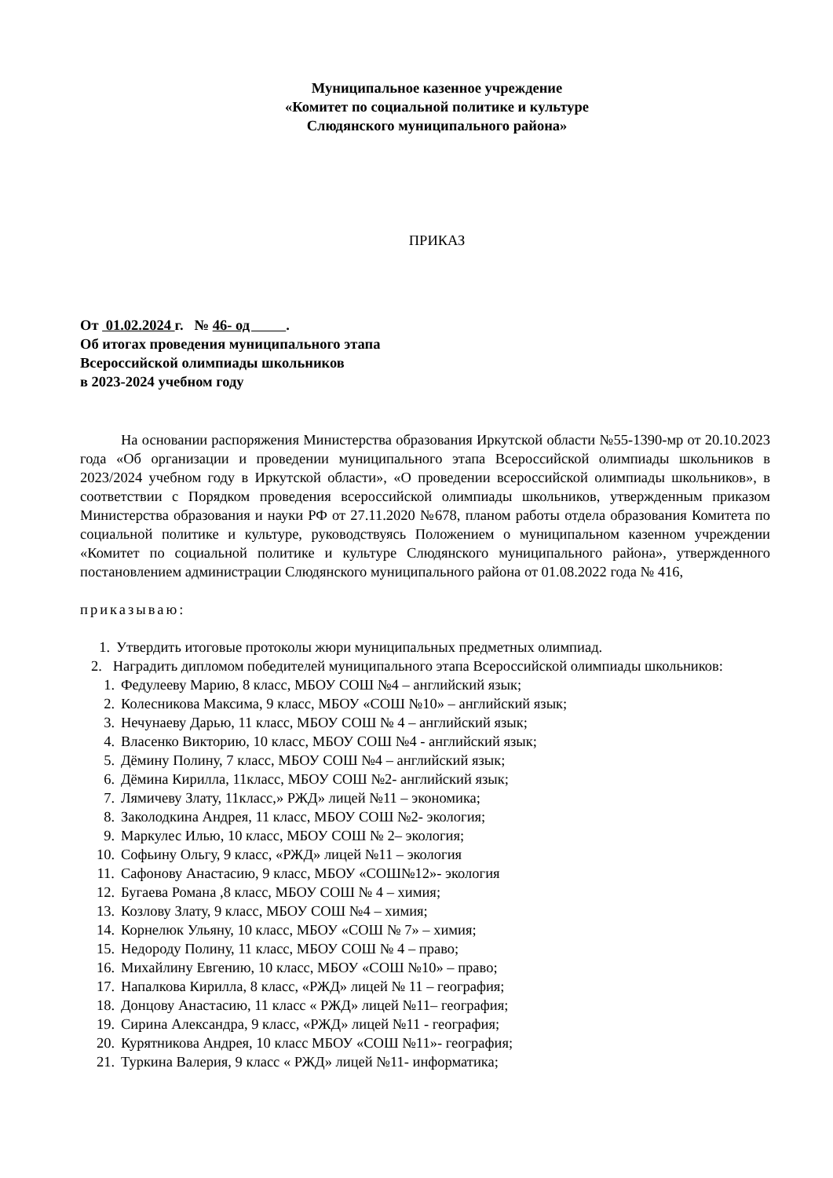Муниципальное казенное учреждение
«Комитет по социальной политике и культуре
Слюдянского муниципального района»
ПРИКАЗ
От 01.02.2024 г. № 46- од .
Об итогах проведения муниципального этапа
Всероссийской олимпиады школьников
в 2023-2024 учебном году
На основании распоряжения Министерства образования Иркутской области №55-1390-мр от 20.10.2023 года «Об организации и проведении муниципального этапа Всероссийской олимпиады школьников в 2023/2024 учебном году в Иркутской области», «О проведении всероссийской олимпиады школьников», в соответствии с Порядком проведения всероссийской олимпиады школьников, утвержденным приказом Министерства образования и науки РФ от 27.11.2020 №678, планом работы отдела образования Комитета по социальной политике и культуре, руководствуясь Положением о муниципальном казенном учреждении «Комитет по социальной политике и культуре Слюдянского муниципального района», утвержденного постановлением администрации Слюдянского муниципального района от 01.08.2022 года № 416,
приказываю:
1. Утвердить итоговые протоколы жюри муниципальных предметных олимпиад.
2. Наградить дипломом победителей муниципального этапа Всероссийской олимпиады школьников:
1. Федулееву Марию, 8 класс, МБОУ СОШ №4 – английский язык;
2. Колесникова Максима, 9 класс, МБОУ «СОШ №10» – английский язык;
3. Нечунаеву Дарью, 11 класс, МБОУ СОШ № 4 – английский язык;
4. Власенко Викторию, 10 класс, МБОУ СОШ №4 - английский язык;
5. Дёмину Полину, 7 класс, МБОУ СОШ №4 – английский язык;
6. Дёмина Кирилла, 11класс, МБОУ СОШ №2- английский язык;
7. Лямичеву Злату, 11класс,» РЖД» лицей №11 – экономика;
8. Заколодкина Андрея, 11 класс, МБОУ СОШ №2- экология;
9. Маркулес Илью, 10 класс, МБОУ СОШ № 2– экология;
10. Софьину Ольгу, 9 класс, «РЖД» лицей №11 – экология
11. Сафонову Анастасию, 9 класс, МБОУ «СОШ№12»- экология
12. Бугаева Романа ,8 класс, МБОУ СОШ № 4 – химия;
13. Козлову Злату, 9 класс, МБОУ СОШ №4 – химия;
14. Корнелюк Ульяну, 10 класс, МБОУ «СОШ № 7» – химия;
15. Недороду Полину, 11 класс, МБОУ СОШ № 4 – право;
16. Михайлину Евгению, 10 класс, МБОУ «СОШ №10» – право;
17. Напалкова Кирилла, 8 класс, «РЖД» лицей № 11 – география;
18. Донцову Анастасию, 11 класс « РЖД» лицей №11– география;
19. Сирина Александра, 9 класс, «РЖД» лицей №11 - география;
20. Курятникова Андрея, 10 класс МБОУ «СОШ №11»- география;
21. Туркина Валерия, 9 класс « РЖД» лицей №11- информатика;